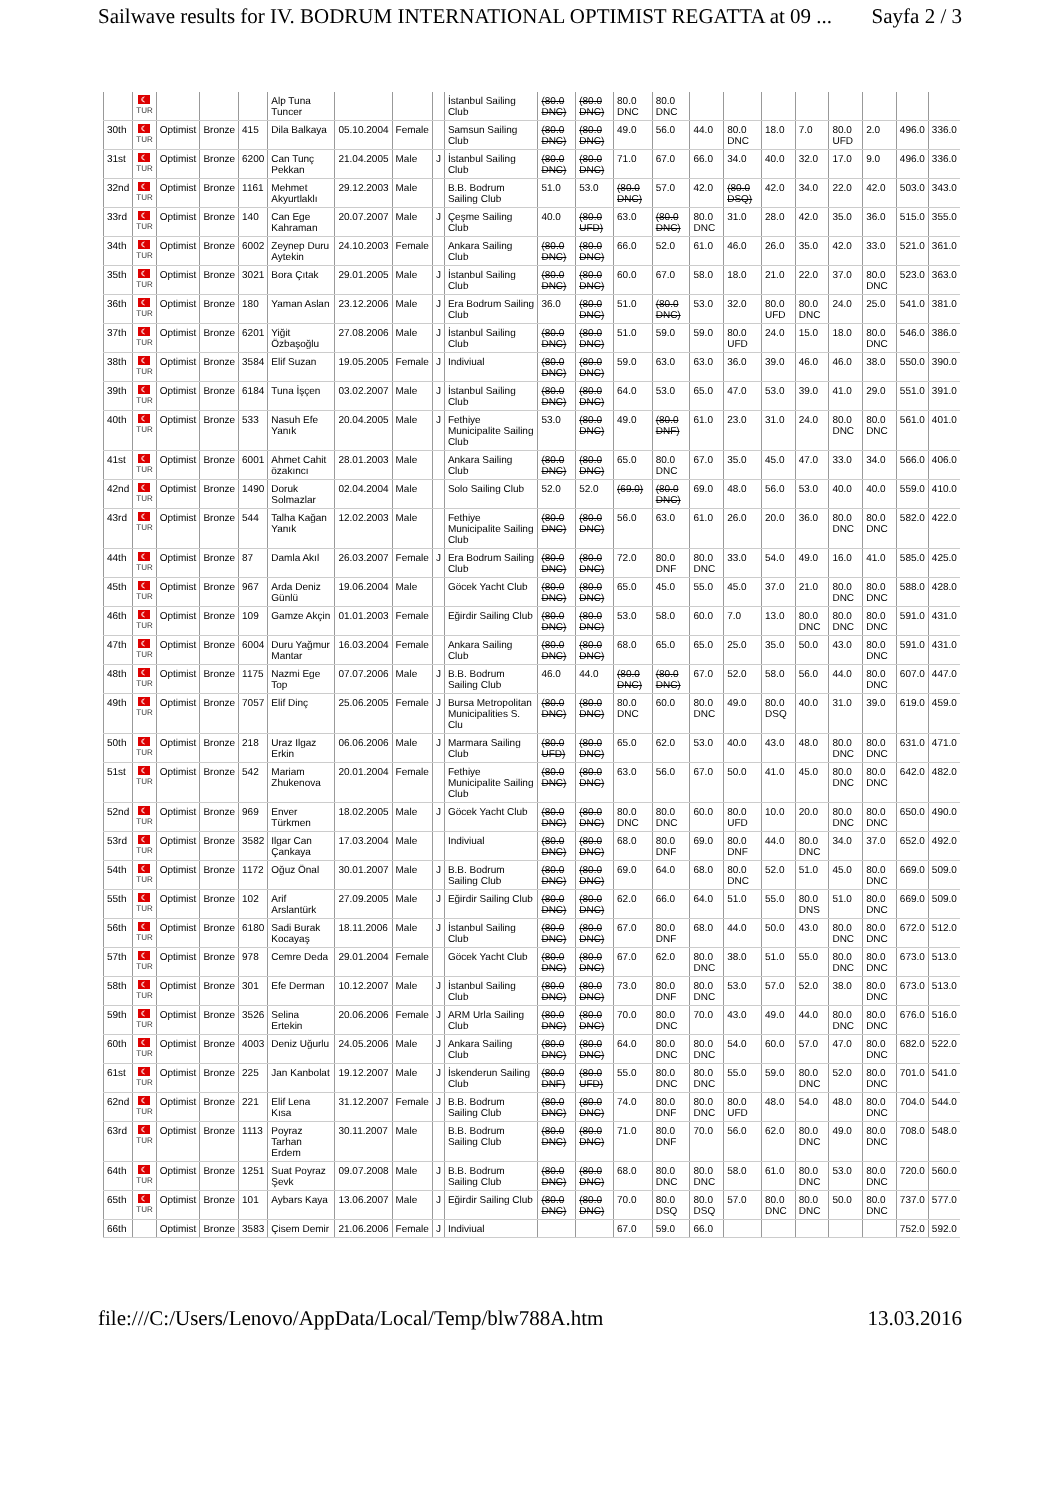Sailwave results for IV. BODRUM INTERNATIONAL OPTIMIST REGATTA at 09 ... Sayfa 2 / 3
| | ☾ TUR | | | | Alp Tuna Tuncer | | | | İstanbul Sailing Club | (80.0 DNC) | (80.0 DNC) | 80.0 DNC | 80.0 DNC | | | | | | | | |
| 30th | ☾ TUR | Optimist | Bronze | 415 | Dila Balkaya | 05.10.2004 | Female | | Samsun Sailing Club | (80.0 DNC) | (80.0 DNC) | 49.0 | 56.0 | 44.0 | 80.0 DNC | 18.0 | 7.0 | 80.0 UFD | 2.0 | 496.0 | 336.0 |
| 31st | ☾ TUR | Optimist | Bronze | 6200 | Can Tunç Pekkan | 21.04.2005 | Male | J | İstanbul Sailing Club | (80.0 DNC) | (80.0 DNC) | 71.0 | 67.0 | 66.0 | 34.0 | 40.0 | 32.0 | 17.0 | 9.0 | 496.0 | 336.0 |
| 32nd | ☾ TUR | Optimist | Bronze | 1161 | Mehmet Akyurtlaklı | 29.12.2003 | Male | | B.B. Bodrum Sailing Club | 51.0 | 53.0 | (80.0 DNC) | 57.0 | 42.0 | (80.0 DSQ) | 42.0 | 34.0 | 22.0 | 42.0 | 503.0 | 343.0 |
| 33rd | ☾ TUR | Optimist | Bronze | 140 | Can Ege Kahraman | 20.07.2007 | Male | J | Çeşme Sailing Club | 40.0 | (80.0 UFD) | 63.0 | (80.0 DNC) | 80.0 DNC | 31.0 | 28.0 | 42.0 | 35.0 | 36.0 | 515.0 | 355.0 |
| 34th | ☾ TUR | Optimist | Bronze | 6002 | Zeynep Duru Aytekin | 24.10.2003 | Female | | Ankara Sailing Club | (80.0 DNC) | (80.0 DNC) | 66.0 | 52.0 | 61.0 | 46.0 | 26.0 | 35.0 | 42.0 | 33.0 | 521.0 | 361.0 |
| 35th | ☾ TUR | Optimist | Bronze | 3021 | Bora Çıtak | 29.01.2005 | Male | J | İstanbul Sailing Club | (80.0 DNC) | (80.0 DNC) | 60.0 | 67.0 | 58.0 | 18.0 | 21.0 | 22.0 | 37.0 | 80.0 DNC | 523.0 | 363.0 |
| 36th | ☾ TUR | Optimist | Bronze | 180 | Yaman Aslan | 23.12.2006 | Male | J | Era Bodrum Sailing Club | 36.0 | (80.0 DNC) | 51.0 | (80.0 DNC) | 53.0 | 32.0 | 80.0 UFD | 80.0 DNC | 24.0 | 25.0 | 541.0 | 381.0 |
| 37th | ☾ TUR | Optimist | Bronze | 6201 | Yiğit Özbaşoğlu | 27.08.2006 | Male | J | İstanbul Sailing Club | (80.0 DNC) | (80.0 DNC) | 51.0 | 59.0 | 59.0 | 80.0 UFD | 24.0 | 15.0 | 18.0 | 80.0 DNC | 546.0 | 386.0 |
| 38th | ☾ TUR | Optimist | Bronze | 3584 | Elif Suzan | 19.05.2005 | Female | J | Indiviual | (80.0 DNC) | (80.0 DNC) | 59.0 | 63.0 | 63.0 | 36.0 | 39.0 | 46.0 | 46.0 | 38.0 | 550.0 | 390.0 |
| 39th | ☾ TUR | Optimist | Bronze | 6184 | Tuna İşçen | 03.02.2007 | Male | J | İstanbul Sailing Club | (80.0 DNC) | (80.0 DNC) | 64.0 | 53.0 | 65.0 | 47.0 | 53.0 | 39.0 | 41.0 | 29.0 | 551.0 | 391.0 |
| 40th | ☾ TUR | Optimist | Bronze | 533 | Nasuh Efe Yanık | 20.04.2005 | Male | J | Fethiye Municipalite Sailing Club | 53.0 | (80.0 DNC) | 49.0 | (80.0 DNF) | 61.0 | 23.0 | 31.0 | 24.0 | 80.0 DNC | 80.0 DNC | 561.0 | 401.0 |
| 41st | ☾ TUR | Optimist | Bronze | 6001 | Ahmet Cahit özakıncı | 28.01.2003 | Male | | Ankara Sailing Club | (80.0 DNC) | (80.0 DNC) | 65.0 | 80.0 DNC | 67.0 | 35.0 | 45.0 | 47.0 | 33.0 | 34.0 | 566.0 | 406.0 |
| 42nd | ☾ TUR | Optimist | Bronze | 1490 | Doruk Solmazlar | 02.04.2004 | Male | | Solo Sailing Club | 52.0 | 52.0 | (69.0) | (80.0 DNC) | 69.0 | 48.0 | 56.0 | 53.0 | 40.0 | 40.0 | 559.0 | 410.0 |
| 43rd | ☾ TUR | Optimist | Bronze | 544 | Talha Kağan Yanık | 12.02.2003 | Male | | Fethiye Municipalite Sailing Club | (80.0 DNC) | (80.0 DNC) | 56.0 | 63.0 | 61.0 | 26.0 | 20.0 | 36.0 | 80.0 DNC | 80.0 DNC | 582.0 | 422.0 |
| 44th | ☾ TUR | Optimist | Bronze | 87 | Damla Akıl | 26.03.2007 | Female | J | Era Bodrum Sailing Club | (80.0 DNC) | (80.0 DNC) | 72.0 | 80.0 DNF | 80.0 DNC | 33.0 | 54.0 | 49.0 | 16.0 | 41.0 | 585.0 | 425.0 |
| 45th | ☾ TUR | Optimist | Bronze | 967 | Arda Deniz Günlü | 19.06.2004 | Male | | Göcek Yacht Club | (80.0 DNC) | (80.0 DNC) | 65.0 | 45.0 | 55.0 | 45.0 | 37.0 | 21.0 | 80.0 DNC | 80.0 DNC | 588.0 | 428.0 |
| 46th | ☾ TUR | Optimist | Bronze | 109 | Gamze Akçin | 01.01.2003 | Female | | Eğirdir Sailing Club | (80.0 DNC) | (80.0 DNC) | 53.0 | 58.0 | 60.0 | 7.0 | 13.0 | 80.0 DNC | 80.0 DNC | 80.0 DNC | 591.0 | 431.0 |
| 47th | ☾ TUR | Optimist | Bronze | 6004 | Duru Yağmur Mantar | 16.03.2004 | Female | | Ankara Sailing Club | (80.0 DNC) | (80.0 DNC) | 68.0 | 65.0 | 65.0 | 25.0 | 35.0 | 50.0 | 43.0 | 80.0 DNC | 591.0 | 431.0 |
| 48th | ☾ TUR | Optimist | Bronze | 1175 | Nazmi Ege Top | 07.07.2006 | Male | J | B.B. Bodrum Sailing Club | 46.0 | 44.0 | (80.0 DNC) | (80.0 DNC) | 67.0 | 52.0 | 58.0 | 56.0 | 44.0 | 80.0 DNC | 607.0 | 447.0 |
| 49th | ☾ TUR | Optimist | Bronze | 7057 | Elif Dinç | 25.06.2005 | Female | J | Bursa Metropolitan Municipalities S. Clu | (80.0 DNC) | (80.0 DNC) | 80.0 DNC | 60.0 | 80.0 DNC | 49.0 | 80.0 DSQ | 40.0 | 31.0 | 39.0 | 619.0 | 459.0 |
| 50th | ☾ TUR | Optimist | Bronze | 218 | Uraz Ilgaz Erkin | 06.06.2006 | Male | J | Marmara Sailing Club | (80.0 UFD) | (80.0 DNC) | 65.0 | 62.0 | 53.0 | 40.0 | 43.0 | 48.0 | 80.0 DNC | 80.0 DNC | 631.0 | 471.0 |
| 51st | ☾ TUR | Optimist | Bronze | 542 | Mariam Zhukenova | 20.01.2004 | Female | | Fethiye Municipalite Sailing Club | (80.0 DNC) | (80.0 DNC) | 63.0 | 56.0 | 67.0 | 50.0 | 41.0 | 45.0 | 80.0 DNC | 80.0 DNC | 642.0 | 482.0 |
| 52nd | ☾ TUR | Optimist | Bronze | 969 | Enver Türkmen | 18.02.2005 | Male | J | Göcek Yacht Club | (80.0 DNC) | (80.0 DNC) | 80.0 DNC | 80.0 DNC | 60.0 | 80.0 UFD | 10.0 | 20.0 | 80.0 DNC | 80.0 DNC | 650.0 | 490.0 |
| 53rd | ☾ TUR | Optimist | Bronze | 3582 | Ilgar Can Çankaya | 17.03.2004 | Male | | Indiviual | (80.0 DNC) | (80.0 DNC) | 68.0 | 80.0 DNF | 69.0 | 80.0 DNF | 44.0 | 80.0 DNC | 34.0 | 37.0 | 652.0 | 492.0 |
| 54th | ☾ TUR | Optimist | Bronze | 1172 | Oğuz Önal | 30.01.2007 | Male | J | B.B. Bodrum Sailing Club | (80.0 DNC) | (80.0 DNC) | 69.0 | 64.0 | 68.0 | 80.0 DNC | 52.0 | 51.0 | 45.0 | 80.0 DNC | 669.0 | 509.0 |
| 55th | ☾ TUR | Optimist | Bronze | 102 | Arif Arslantürk | 27.09.2005 | Male | J | Eğirdir Sailing Club | (80.0 DNC) | (80.0 DNC) | 62.0 | 66.0 | 64.0 | 51.0 | 55.0 | 80.0 DNS | 51.0 | 80.0 DNC | 669.0 | 509.0 |
| 56th | ☾ TUR | Optimist | Bronze | 6180 | Sadi Burak Kocayaş | 18.11.2006 | Male | J | İstanbul Sailing Club | (80.0 DNC) | (80.0 DNC) | 67.0 | 80.0 DNF | 68.0 | 44.0 | 50.0 | 43.0 | 80.0 DNC | 80.0 DNC | 672.0 | 512.0 |
| 57th | ☾ TUR | Optimist | Bronze | 978 | Cemre Deda | 29.01.2004 | Female | | Göcek Yacht Club | (80.0 DNC) | (80.0 DNC) | 67.0 | 62.0 | 80.0 DNC | 38.0 | 51.0 | 55.0 | 80.0 DNC | 80.0 DNC | 673.0 | 513.0 |
| 58th | ☾ TUR | Optimist | Bronze | 301 | Efe Derman | 10.12.2007 | Male | J | İstanbul Sailing Club | (80.0 DNC) | (80.0 DNC) | 73.0 | 80.0 DNF | 80.0 DNC | 53.0 | 57.0 | 52.0 | 38.0 | 80.0 DNC | 673.0 | 513.0 |
| 59th | ☾ TUR | Optimist | Bronze | 3526 | Selina Ertekin | 20.06.2006 | Female | J | ARM Urla Sailing Club | (80.0 DNC) | (80.0 DNC) | 70.0 | 80.0 DNC | 70.0 | 43.0 | 49.0 | 44.0 | 80.0 DNC | 80.0 DNC | 676.0 | 516.0 |
| 60th | ☾ TUR | Optimist | Bronze | 4003 | Deniz Uğurlu | 24.05.2006 | Male | J | Ankara Sailing Club | (80.0 DNC) | (80.0 DNC) | 64.0 | 80.0 DNC | 80.0 DNC | 54.0 | 60.0 | 57.0 | 47.0 | 80.0 DNC | 682.0 | 522.0 |
| 61st | ☾ TUR | Optimist | Bronze | 225 | Jan Kanbolat | 19.12.2007 | Male | J | İskenderun Sailing Club | (80.0 DNF) | (80.0 UFD) | 55.0 | 80.0 DNC | 80.0 DNC | 55.0 | 59.0 | 80.0 DNC | 52.0 | 80.0 DNC | 701.0 | 541.0 |
| 62nd | ☾ TUR | Optimist | Bronze | 221 | Elif Lena Kısa | 31.12.2007 | Female | J | B.B. Bodrum Sailing Club | (80.0 DNC) | (80.0 DNC) | 74.0 | 80.0 DNF | 80.0 DNC | 80.0 UFD | 48.0 | 54.0 | 48.0 | 80.0 DNC | 704.0 | 544.0 |
| 63rd | ☾ TUR | Optimist | Bronze | 1113 | Poyraz Tarhan Erdem | 30.11.2007 | Male | | B.B. Bodrum Sailing Club | (80.0 DNC) | (80.0 DNC) | 71.0 | 80.0 DNF | 70.0 | 56.0 | 62.0 | 80.0 DNC | 49.0 | 80.0 DNC | 708.0 | 548.0 |
| 64th | ☾ TUR | Optimist | Bronze | 1251 | Suat Poyraz Şevk | 09.07.2008 | Male | J | B.B. Bodrum Sailing Club | (80.0 DNC) | (80.0 DNC) | 68.0 | 80.0 DNC | 80.0 DNC | 58.0 | 61.0 | 80.0 DNC | 53.0 | 80.0 DNC | 720.0 | 560.0 |
| 65th | ☾ TUR | Optimist | Bronze | 101 | Aybars Kaya | 13.06.2007 | Male | J | Eğirdir Sailing Club | (80.0 DNC) | (80.0 DNC) | 70.0 | 80.0 DSQ | 80.0 DSQ | 57.0 | 80.0 DNC | 80.0 DNC | 50.0 | 80.0 DNC | 737.0 | 577.0 |
| 66th | | Optimist | Bronze | 3583 | Çisem Demir | 21.06.2006 | Female | J | Indiviual | | | 67.0 | 59.0 | 66.0 | | | | | | 752.0 | 592.0 |
file:///C:/Users/Lenovo/AppData/Local/Temp/blw788A.htm 13.03.2016